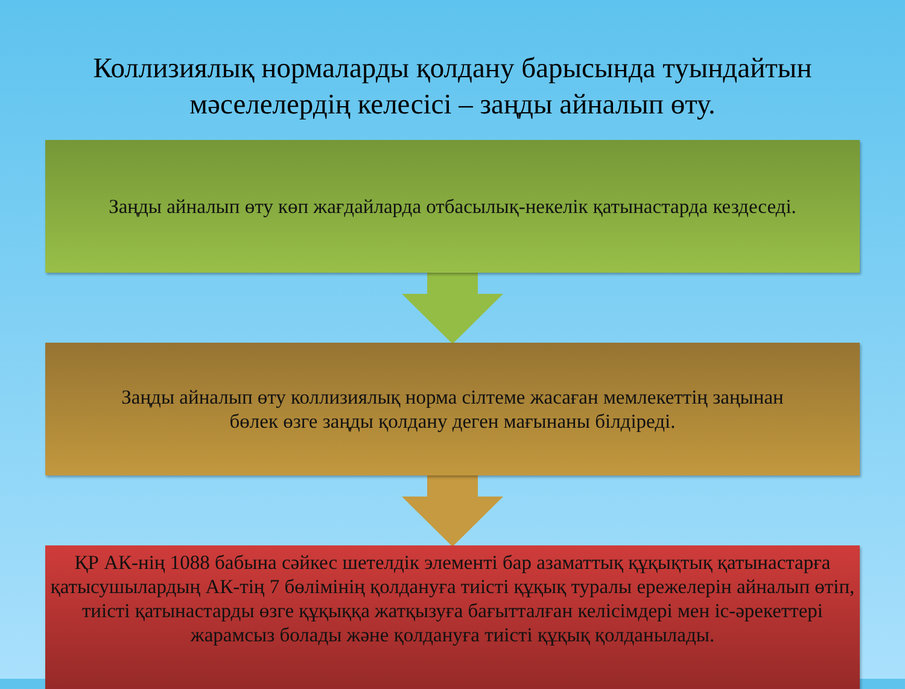Коллизиялық нормаларды қолдану барысында туындайтын мәселелердің келесісі – заңды айналып өту.
Заңды айналып өту көп жағдайларда отбасылық-некелік қатынастарда кездеседі.
Заңды айналып өту коллизиялық норма сілтеме жасаған мемлекеттің заңынан
бөлек өзге заңды қолдану деген мағынаны білдіреді.
ҚР АК-нің 1088 бабына сәйкес шетелдік элементі бар азаматтық құқықтық қатынастарға қатысушылардың АК-тің 7 бөлімінің қолдануға тиісті құқық туралы ережелерін айналып өтіп, тиісті қатынастарды өзге құқыққа жатқызуға бағытталған келісімдері мен іс-әрекеттері жарамсыз болады және қолдануға тиісті құқық қолданылады.